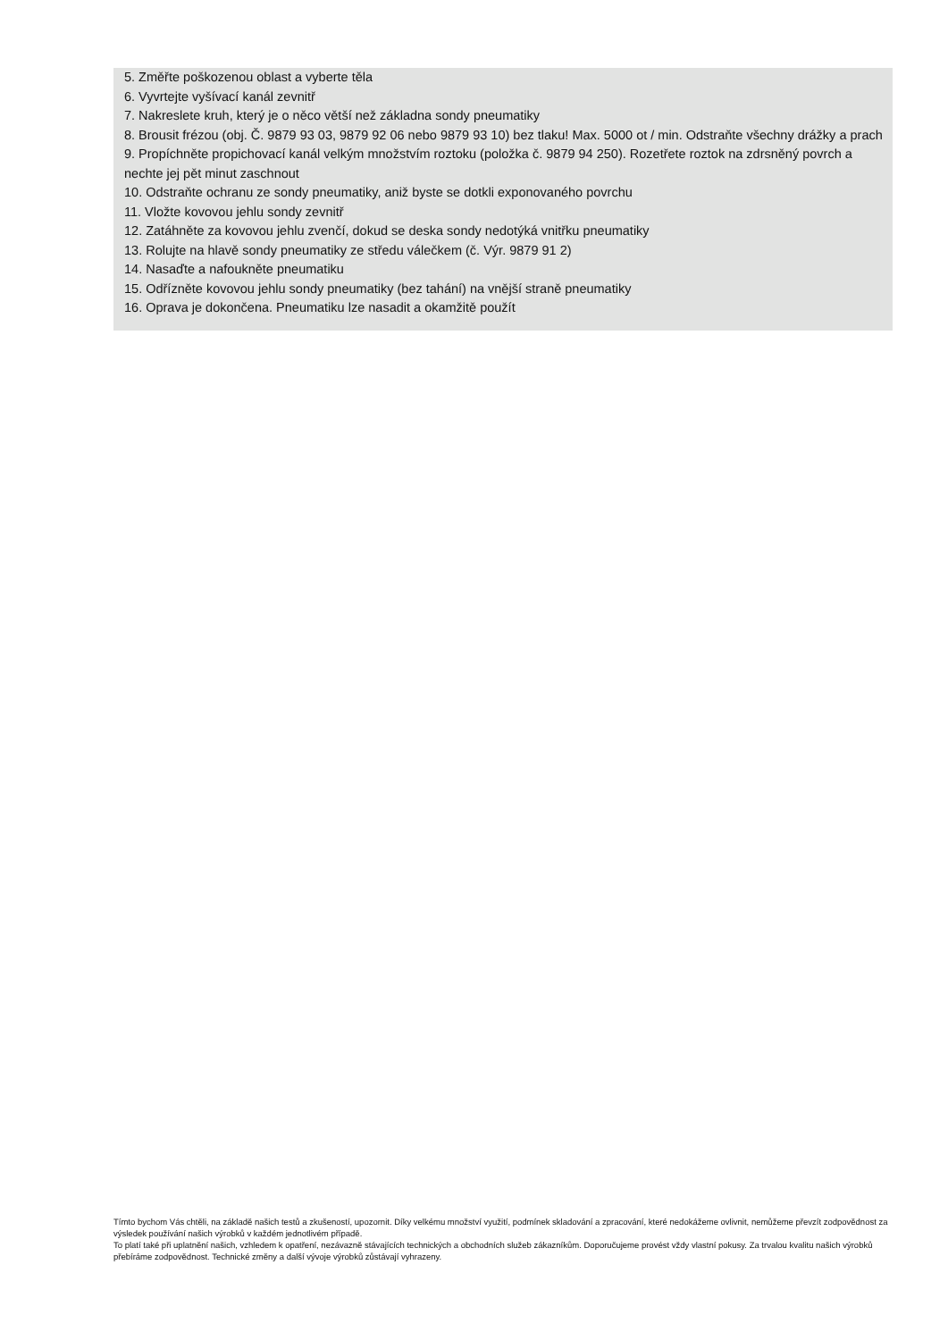5. Změřte poškozenou oblast a vyberte těla
6. Vyvrtejte vyšívací kanál zevnitř
7. Nakreslete kruh, který je o něco větší než základna sondy pneumatiky
8. Brousit frézou (obj. Č. 9879 93 03, 9879 92 06 nebo 9879 93 10) bez tlaku! Max. 5000 ot / min. Odstraňte všechny drážky a prach
9. Propíchněte propichovací kanál velkým množstvím roztoku (položka č. 9879 94 250). Rozetřete roztok na zdrsněný povrch a nechte jej pět minut zaschnout
10. Odstraňte ochranu ze sondy pneumatiky, aniž byste se dotkli exponovaného povrchu
11. Vložte kovovou jehlu sondy zevnitř
12. Zatáhněte za kovovou jehlu zvenčí, dokud se deska sondy nedotýká vnitřku pneumatiky
13. Rolujte na hlavě sondy pneumatiky ze středu válečkem (č. Výr. 9879 91 2)
14. Nasaďte a nafoukněte pneumatiku
15. Odřízněte kovovou jehlu sondy pneumatiky (bez tahání) na vnější straně pneumatiky
16. Oprava je dokončena. Pneumatiku lze nasadit a okamžitě použít
Tímto bychom Vás chtěli, na základě našich testů a zkušeností, upozornit. Díky velkému množství využití, podmínek skladování a zpracování, které nedokážeme ovlivnit, nemůžeme převzít zodpovědnost za výsledek používání našich výrobků v každém jednotlivém případě.
To platí také při uplatnění našich, vzhledem k opatření, nezávazně stávajících technických a obchodních služeb zákazníkům. Doporučujeme provést vždy vlastní pokusy. Za trvalou kvalitu našich výrobků přebíráme zodpovědnost. Technické změny a další vývoje výrobků zůstávají vyhrazeny.